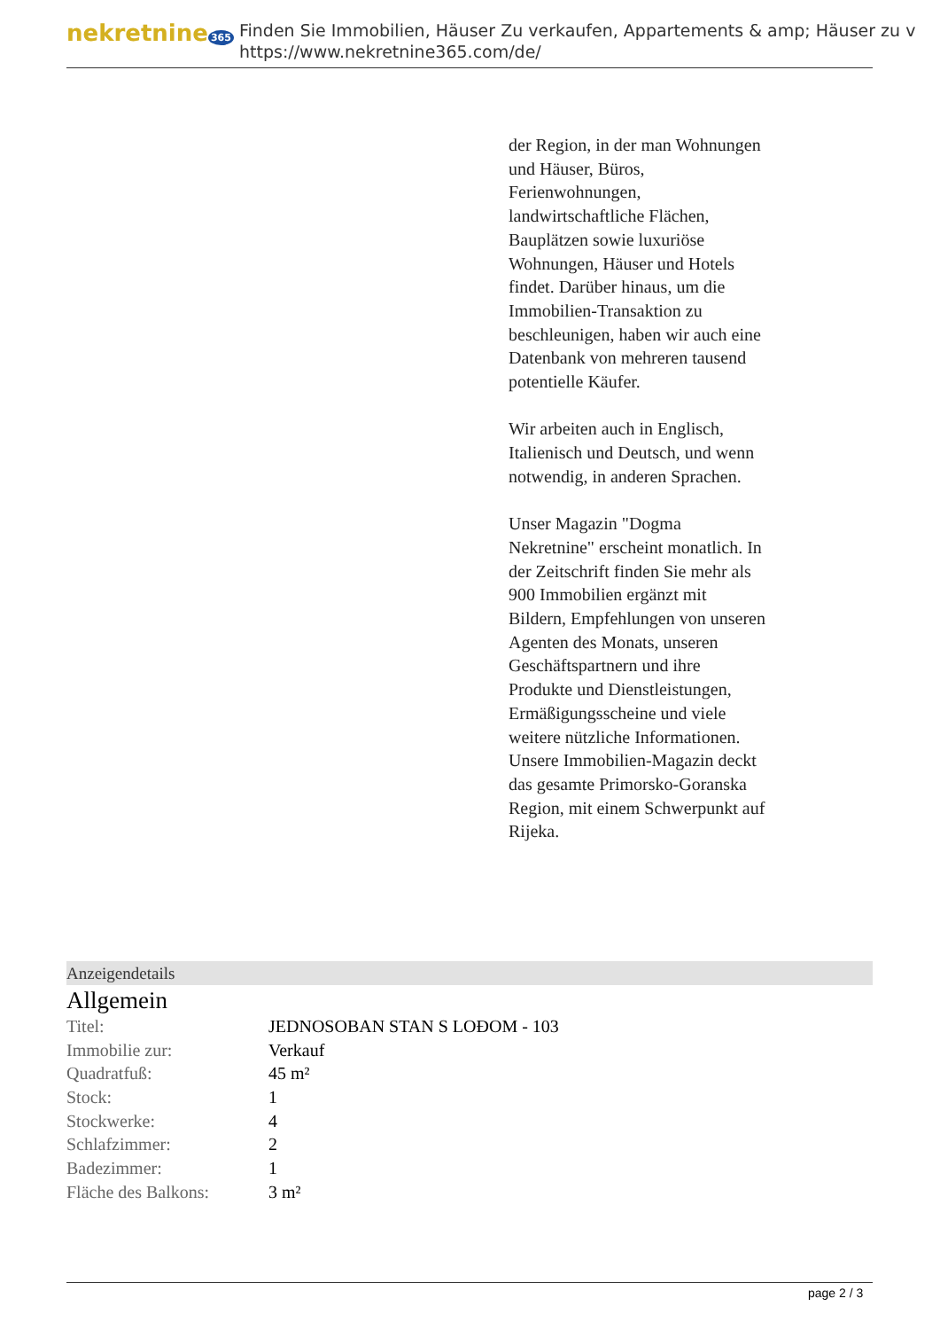nekretnine 365
Finden Sie Immobilien, Häuser Zu verkaufen, Appartements & amp; Häuser zu v
https://www.nekretnine365.com/de/
der Region, in der man Wohnungen und Häuser, Büros, Ferienwohnungen, landwirtschaftliche Flächen, Bauplätzen sowie luxuriöse Wohnungen, Häuser und Hotels findet. Darüber hinaus, um die Immobilien-Transaktion zu beschleunigen, haben wir auch eine Datenbank von mehreren tausend potentielle Käufer.
Wir arbeiten auch in Englisch, Italienisch und Deutsch, und wenn notwendig, in anderen Sprachen.
Unser Magazin "Dogma Nekretnine" erscheint monatlich. In der Zeitschrift finden Sie mehr als 900 Immobilien ergänzt mit Bildern, Empfehlungen von unseren Agenten des Monats, unseren Geschäftspartnern und ihre Produkte und Dienstleistungen, Ermäßigungsscheine und viele weitere nützliche Informationen. Unsere Immobilien-Magazin deckt das gesamte Primorsko-Goranska Region, mit einem Schwerpunkt auf Rijeka.
Anzeigendetails
Allgemein
| Titel: | JEDNOSOBAN STAN S LOĐOM - 103 |
| Immobilie zur: | Verkauf |
| Quadratfuß: | 45 m² |
| Stock: | 1 |
| Stockwerke: | 4 |
| Schlafzimmer: | 2 |
| Badezimmer: | 1 |
| Fläche des Balkons: | 3 m² |
page 2 / 3